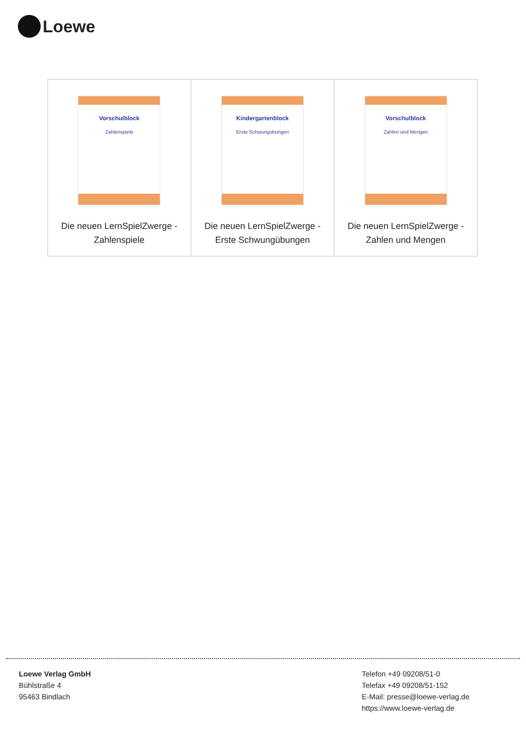Loewe
| Vorschulblock Zahlenspiele Die neuen LernSpielZwerge - Zahlenspiele | Kindergartenblock Erste Schwungübungen Die neuen LernSpielZwerge - Erste Schwungübungen | Vorschulblock Zahlen und Mengen Die neuen LernSpielZwerge - Zahlen und Mengen |
Loewe Verlag GmbH
Bühlstraße 4
95463 Bindlach
Telefon +49 09208/51-0
Telefax +49 09208/51-152
E-Mail: presse@loewe-verlag.de
https://www.loewe-verlag.de